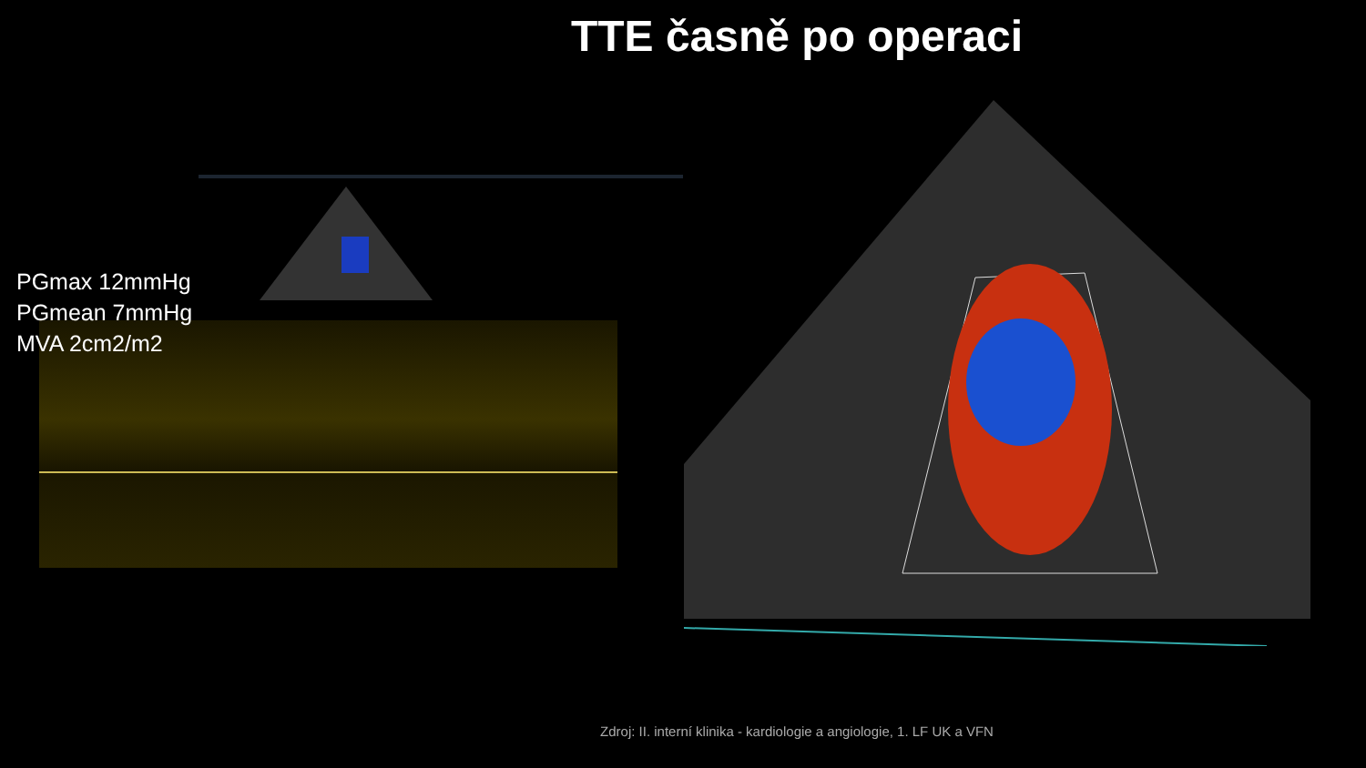TTE časně po operaci
PGmax 12mmHg
PGmean 7mmHg
MVA 2cm2/m2
Zdroj: II. interní klinika - kardiologie a angiologie, 1. LF UK a VFN